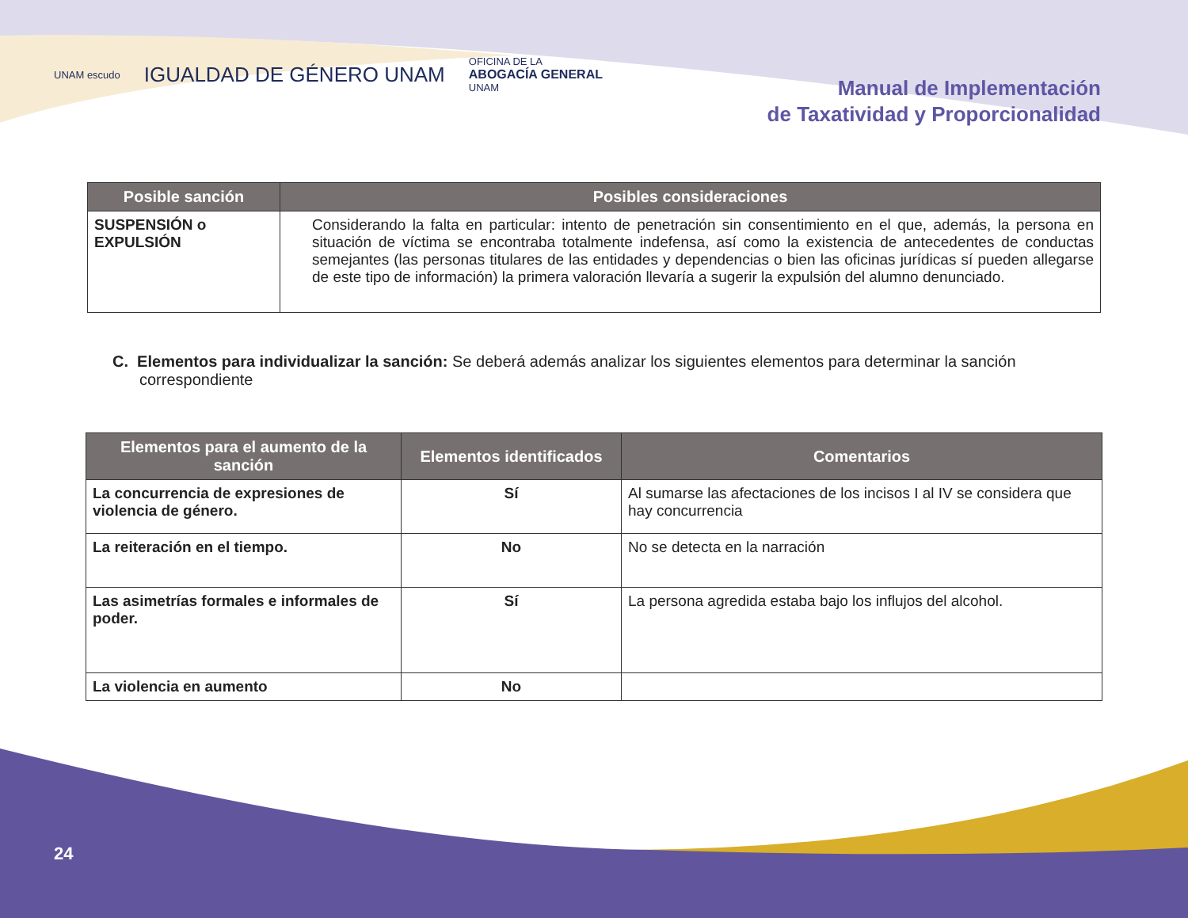UNAM escudo IGUALDAD DE GÉNERO UNAM OFICINA DE LA
ABOGACÍA GENERAL
UNAM
Manual de Implementación
de Taxatividad y Proporcionalidad
| Posible sanción | Posibles consideraciones |
| --- | --- |
| SUSPENSIÓN o EXPULSIÓN | Considerando la falta en particular: intento de penetración sin consentimiento en el que, además, la persona en situación de víctima se encontraba totalmente indefensa, así como la existencia de antecedentes de conductas semejantes (las personas titulares de las entidades y dependencias o bien las oficinas jurídicas sí pueden allegarse de este tipo de información) la primera valoración llevaría a sugerir la expulsión del alumno denunciado. |
C. Elementos para individualizar la sanción: Se deberá además analizar los siguientes elementos para determinar la sanción correspondiente
| Elementos para el aumento de la sanción | Elementos identificados | Comentarios |
| --- | --- | --- |
| La concurrencia de expresiones de violencia de género. | Sí | Al sumarse las afectaciones de los incisos I al IV se considera que hay concurrencia |
| La reiteración en el tiempo. | No | No se detecta en la narración |
| Las asimetrías formales e informales de poder. | Sí | La persona agredida estaba bajo los influjos del alcohol. |
| La violencia en aumento | No | |
24